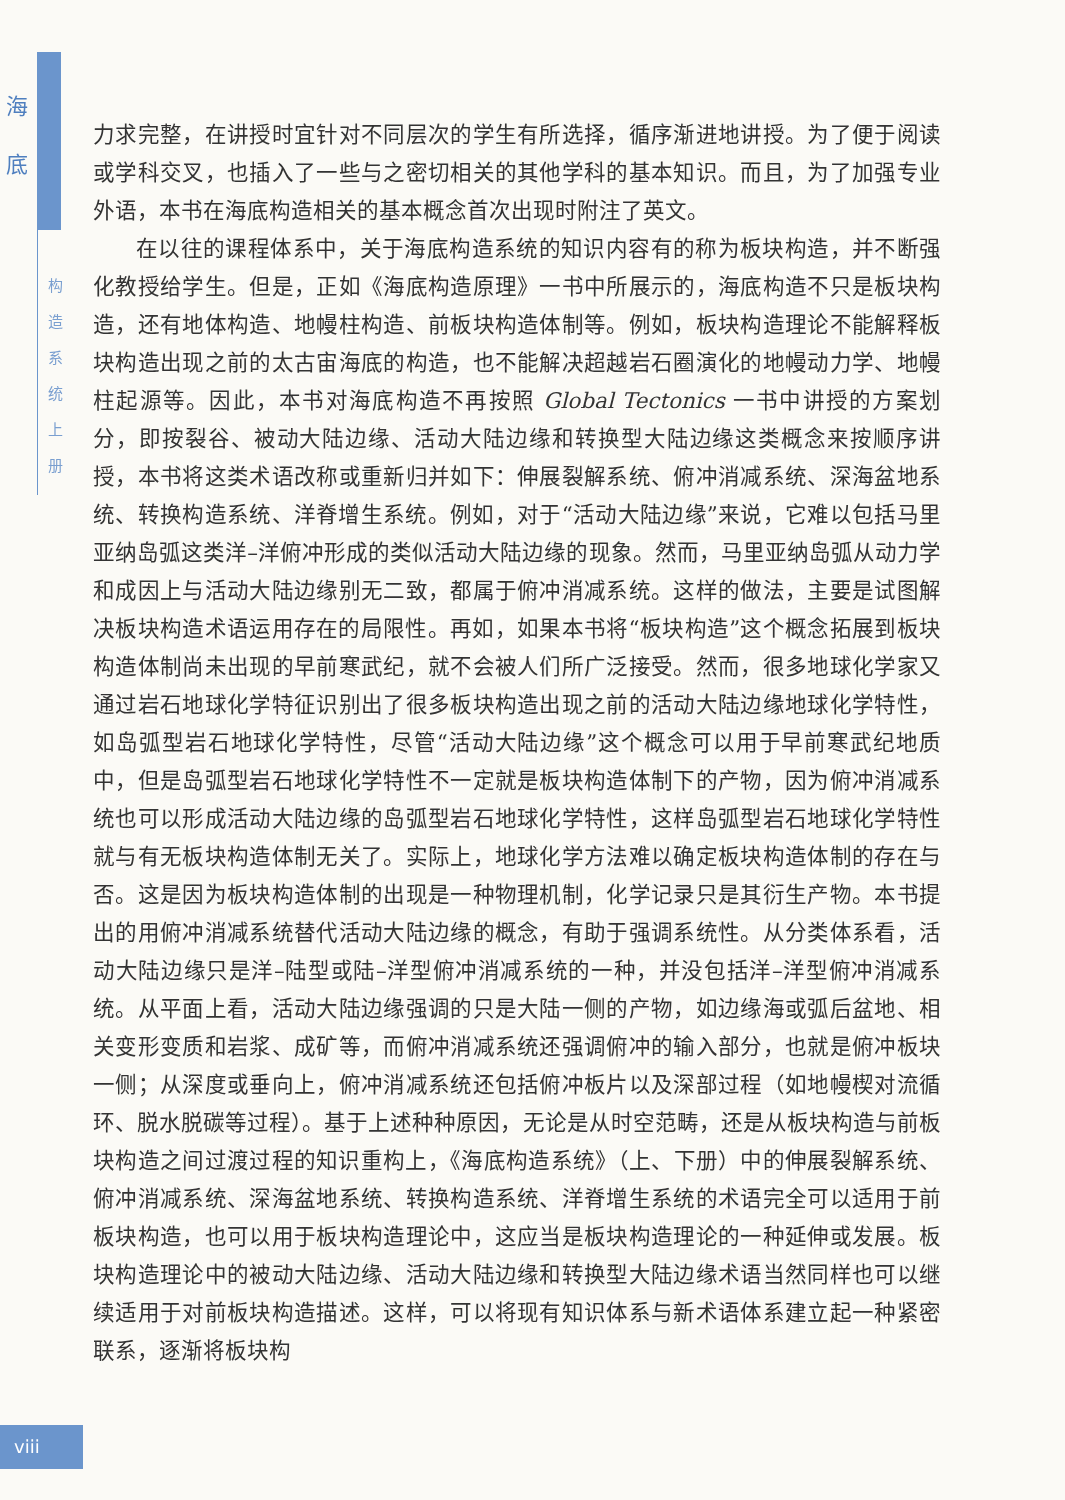海
底
构
造
系
统
上
册
力求完整，在讲授时宜针对不同层次的学生有所选择，循序渐进地讲授。为了便于阅读或学科交叉，也插入了一些与之密切相关的其他学科的基本知识。而且，为了加强专业外语，本书在海底构造相关的基本概念首次出现时附注了英文。
在以往的课程体系中，关于海底构造系统的知识内容有的称为板块构造，并不断强化教授给学生。但是，正如《海底构造原理》一书中所展示的，海底构造不只是板块构造，还有地体构造、地幔柱构造、前板块构造体制等。例如，板块构造理论不能解释板块构造出现之前的太古宙海底的构造，也不能解决超越岩石圈演化的地幔动力学、地幔柱起源等。因此，本书对海底构造不再按照 Global Tectonics 一书中讲授的方案划分，即按裂谷、被动大陆边缘、活动大陆边缘和转换型大陆边缘这类概念来按顺序讲授，本书将这类术语改称或重新归并如下：伸展裂解系统、俯冲消减系统、深海盆地系统、转换构造系统、洋脊增生系统。例如，对于“活动大陆边缘”来说，它难以包括马里亚纳岛弧这类洋–洋俯冲形成的类似活动大陆边缘的现象。然而，马里亚纳岛弧从动力学和成因上与活动大陆边缘别无二致，都属于俯冲消减系统。这样的做法，主要是试图解决板块构造术语运用存在的局限性。再如，如果本书将“板块构造”这个概念拓展到板块构造体制尚未出现的早前寒武纪，就不会被人们所广泛接受。然而，很多地球化学家又通过岩石地球化学特征识别出了很多板块构造出现之前的活动大陆边缘地球化学特性，如岛弧型岩石地球化学特性，尽管“活动大陆边缘”这个概念可以用于早前寒武纪地质中，但是岛弧型岩石地球化学特性不一定就是板块构造体制下的产物，因为俯冲消减系统也可以形成活动大陆边缘的岛弧型岩石地球化学特性，这样岛弧型岩石地球化学特性就与有无板块构造体制无关了。实际上，地球化学方法难以确定板块构造体制的存在与否。这是因为板块构造体制的出现是一种物理机制，化学记录只是其衍生产物。本书提出的用俯冲消减系统替代活动大陆边缘的概念，有助于强调系统性。从分类体系看，活动大陆边缘只是洋–陆型或陆–洋型俯冲消减系统的一种，并没包括洋–洋型俯冲消减系统。从平面上看，活动大陆边缘强调的只是大陆一侧的产物，如边缘海或弧后盆地、相关变形变质和岩浆、成矿等，而俯冲消减系统还强调俯冲的输入部分，也就是俯冲板块一侧；从深度或垂向上，俯冲消减系统还包括俯冲板片以及深部过程（如地幔楔对流循环、脱水脱碳等过程）。基于上述种种原因，无论是从时空范畴，还是从板块构造与前板块构造之间过渡过程的知识重构上，《海底构造系统》（上、下册）中的伸展裂解系统、俯冲消减系统、深海盆地系统、转换构造系统、洋脊增生系统的术语完全可以适用于前板块构造，也可以用于板块构造理论中，这应当是板块构造理论的一种延伸或发展。板块构造理论中的被动大陆边缘、活动大陆边缘和转换型大陆边缘术语当然同样也可以继续适用于对前板块构造描述。这样，可以将现有知识体系与新术语体系建立起一种紧密联系，逐渐将板块构
viii